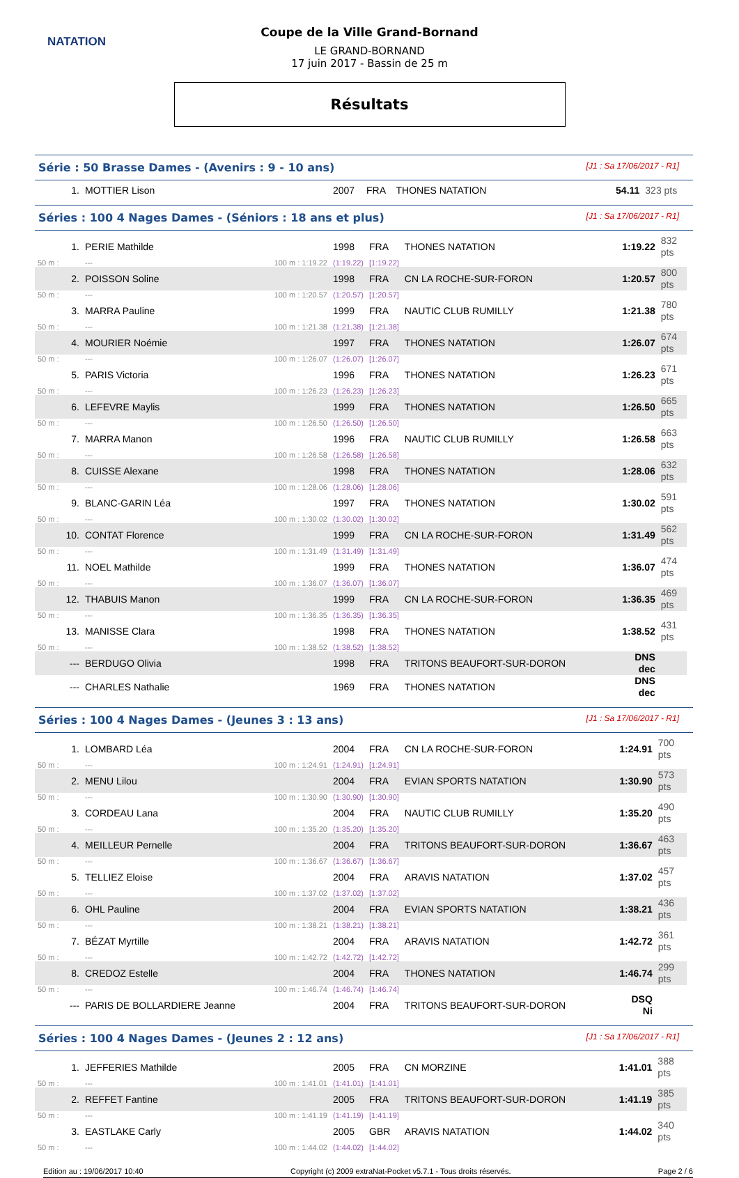NATATION
Coupe de la Ville Grand-Bornand
LE GRAND-BORNAND
17 juin 2017 - Bassin de 25 m
Résultats
Série : 50 Brasse Dames - (Avenirs : 9 - 10 ans) [J1 : Sa 17/06/2017 - R1]
| 1. | MOTTIER Lison | | 2007 | FRA | THONES NATATION | 54.11 | 323 pts |
Séries : 100 4 Nages Dames - (Séniors : 18 ans et plus) [J1 : Sa 17/06/2017 - R1]
| 1. | PERIE Mathilde | | 1998 | FRA | THONES NATATION | 1:19.22 | 832 pts |
| 50 m : | --- | 100 m : 1:19.22 | (1:19.22) | [1:19.22] | | | |
| 2. | POISSON Soline | | 1998 | FRA | CN LA ROCHE-SUR-FORON | 1:20.57 | 800 pts |
| 50 m : | --- | 100 m : 1:20.57 | (1:20.57) | [1:20.57] | | | |
| 3. | MARRA Pauline | | 1999 | FRA | NAUTIC CLUB RUMILLY | 1:21.38 | 780 pts |
| 50 m : | --- | 100 m : 1:21.38 | (1:21.38) | [1:21.38] | | | |
| 4. | MOURIER Noémie | | 1997 | FRA | THONES NATATION | 1:26.07 | 674 pts |
| 50 m : | --- | 100 m : 1:26.07 | (1:26.07) | [1:26.07] | | | |
| 5. | PARIS Victoria | | 1996 | FRA | THONES NATATION | 1:26.23 | 671 pts |
| 50 m : | --- | 100 m : 1:26.23 | (1:26.23) | [1:26.23] | | | |
| 6. | LEFEVRE Maylis | | 1999 | FRA | THONES NATATION | 1:26.50 | 665 pts |
| 50 m : | --- | 100 m : 1:26.50 | (1:26.50) | [1:26.50] | | | |
| 7. | MARRA Manon | | 1996 | FRA | NAUTIC CLUB RUMILLY | 1:26.58 | 663 pts |
| 50 m : | --- | 100 m : 1:26.58 | (1:26.58) | [1:26.58] | | | |
| 8. | CUISSE Alexane | | 1998 | FRA | THONES NATATION | 1:28.06 | 632 pts |
| 50 m : | --- | 100 m : 1:28.06 | (1:28.06) | [1:28.06] | | | |
| 9. | BLANC-GARIN Léa | | 1997 | FRA | THONES NATATION | 1:30.02 | 591 pts |
| 50 m : | --- | 100 m : 1:30.02 | (1:30.02) | [1:30.02] | | | |
| 10. | CONTAT Florence | | 1999 | FRA | CN LA ROCHE-SUR-FORON | 1:31.49 | 562 pts |
| 50 m : | --- | 100 m : 1:31.49 | (1:31.49) | [1:31.49] | | | |
| 11. | NOEL Mathilde | | 1999 | FRA | THONES NATATION | 1:36.07 | 474 pts |
| 50 m : | --- | 100 m : 1:36.07 | (1:36.07) | [1:36.07] | | | |
| 12. | THABUIS Manon | | 1999 | FRA | CN LA ROCHE-SUR-FORON | 1:36.35 | 469 pts |
| 50 m : | --- | 100 m : 1:36.35 | (1:36.35) | [1:36.35] | | | |
| 13. | MANISSE Clara | | 1998 | FRA | THONES NATATION | 1:38.52 | 431 pts |
| 50 m : | --- | 100 m : 1:38.52 | (1:38.52) | [1:38.52] | | | |
| --- | BERDUGO Olivia | | 1998 | FRA | TRITONS BEAUFORT-SUR-DORON | DNS dec | |
| --- | CHARLES Nathalie | | 1969 | FRA | THONES NATATION | DNS dec | |
Séries : 100 4 Nages Dames - (Jeunes 3 : 13 ans) [J1 : Sa 17/06/2017 - R1]
| 1. | LOMBARD Léa | | 2004 | FRA | CN LA ROCHE-SUR-FORON | 1:24.91 | 700 pts |
| 50 m : | --- | 100 m : 1:24.91 | (1:24.91) | [1:24.91] | | | |
| 2. | MENU Lilou | | 2004 | FRA | EVIAN SPORTS NATATION | 1:30.90 | 573 pts |
| 50 m : | --- | 100 m : 1:30.90 | (1:30.90) | [1:30.90] | | | |
| 3. | CORDEAU Lana | | 2004 | FRA | NAUTIC CLUB RUMILLY | 1:35.20 | 490 pts |
| 50 m : | --- | 100 m : 1:35.20 | (1:35.20) | [1:35.20] | | | |
| 4. | MEILLEUR Pernelle | | 2004 | FRA | TRITONS BEAUFORT-SUR-DORON | 1:36.67 | 463 pts |
| 50 m : | --- | 100 m : 1:36.67 | (1:36.67) | [1:36.67] | | | |
| 5. | TELLIEZ Eloise | | 2004 | FRA | ARAVIS NATATION | 1:37.02 | 457 pts |
| 50 m : | --- | 100 m : 1:37.02 | (1:37.02) | [1:37.02] | | | |
| 6. | OHL Pauline | | 2004 | FRA | EVIAN SPORTS NATATION | 1:38.21 | 436 pts |
| 50 m : | --- | 100 m : 1:38.21 | (1:38.21) | [1:38.21] | | | |
| 7. | BÉZAT Myrtille | | 2004 | FRA | ARAVIS NATATION | 1:42.72 | 361 pts |
| 50 m : | --- | 100 m : 1:42.72 | (1:42.72) | [1:42.72] | | | |
| 8. | CREDOZ Estelle | | 2004 | FRA | THONES NATATION | 1:46.74 | 299 pts |
| 50 m : | --- | 100 m : 1:46.74 | (1:46.74) | [1:46.74] | | | |
| --- | PARIS DE BOLLARDIERE Jeanne | | 2004 | FRA | TRITONS BEAUFORT-SUR-DORON | DSQ Ni | |
Séries : 100 4 Nages Dames - (Jeunes 2 : 12 ans) [J1 : Sa 17/06/2017 - R1]
| 1. | JEFFERIES Mathilde | | 2005 | FRA | CN MORZINE | 1:41.01 | 388 pts |
| 50 m : | --- | 100 m : 1:41.01 | (1:41.01) | [1:41.01] | | | |
| 2. | REFFET Fantine | | 2005 | FRA | TRITONS BEAUFORT-SUR-DORON | 1:41.19 | 385 pts |
| 50 m : | --- | 100 m : 1:41.19 | (1:41.19) | [1:41.19] | | | |
| 3. | EASTLAKE Carly | | 2005 | GBR | ARAVIS NATATION | 1:44.02 | 340 pts |
| 50 m : | --- | 100 m : 1:44.02 | (1:44.02) | [1:44.02] | | | |
Edition au : 19/06/2017 10:40 Copyright (c) 2009 extraNat-Pocket v5.7.1 - Tous droits réservés. Page 2 / 6